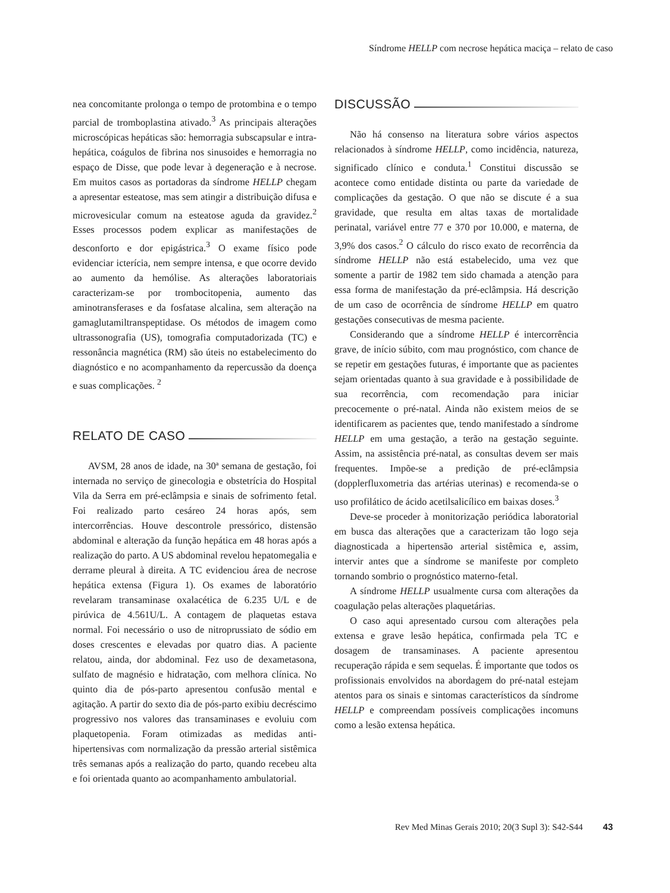Síndrome HELLP com necrose hepática maciça – relato de caso
nea concomitante prolonga o tempo de protombina e o tempo parcial de tromboplastina ativado.<sup>3</sup> As principais alterações microscópicas hepáticas são: hemorragia subscapsular e intra-hepática, coágulos de fibrina nos sinusoides e hemorragia no espaço de Disse, que pode levar à degeneração e à necrose. Em muitos casos as portadoras da síndrome HELLP chegam a apresentar esteatose, mas sem atingir a distribuição difusa e microvesicular comum na esteatose aguda da gravidez.<sup>2</sup> Esses processos podem explicar as manifestações de desconforto e dor epigástrica.<sup>3</sup> O exame físico pode evidenciar icterícia, nem sempre intensa, e que ocorre devido ao aumento da hemólise. As alterações laboratoriais caracterizam-se por trombocitopenia, aumento das aminotransferases e da fosfatase alcalina, sem alteração na gamaglutamiltranspeptidase. Os métodos de imagem como ultrassonografia (US), tomografia computadorizada (TC) e ressonância magnética (RM) são úteis no estabelecimento do diagnóstico e no acompanhamento da repercussão da doença e suas complicações. <sup>2</sup>
RELATO DE CASO
AVSM, 28 anos de idade, na 30ª semana de gestação, foi internada no serviço de ginecologia e obstetrícia do Hospital Vila da Serra em pré-eclâmpsia e sinais de sofrimento fetal. Foi realizado parto cesáreo 24 horas após, sem intercorrências. Houve descontrole pressórico, distensão abdominal e alteração da função hepática em 48 horas após a realização do parto. A US abdominal revelou hepatomegalia e derrame pleural à direita. A TC evidenciou área de necrose hepática extensa (Figura 1). Os exames de laboratório revelaram transaminase oxalacética de 6.235 U/L e de pirúvica de 4.561U/L. A contagem de plaquetas estava normal. Foi necessário o uso de nitroprussiato de sódio em doses crescentes e elevadas por quatro dias. A paciente relatou, ainda, dor abdominal. Fez uso de dexametasona, sulfato de magnésio e hidratação, com melhora clínica. No quinto dia de pós-parto apresentou confusão mental e agitação. A partir do sexto dia de pós-parto exibiu decréscimo progressivo nos valores das transaminases e evoluiu com plaquetopenia. Foram otimizadas as medidas anti-hipertensivas com normalização da pressão arterial sistêmica três semanas após a realização do parto, quando recebeu alta e foi orientada quanto ao acompanhamento ambulatorial.
DISCUSSÃO
Não há consenso na literatura sobre vários aspectos relacionados à síndrome HELLP, como incidência, natureza, significado clínico e conduta.<sup>1</sup> Constitui discussão se acontece como entidade distinta ou parte da variedade de complicações da gestação. O que não se discute é a sua gravidade, que resulta em altas taxas de mortalidade perinatal, variável entre 77 e 370 por 10.000, e materna, de 3,9% dos casos.<sup>2</sup> O cálculo do risco exato de recorrência da síndrome HELLP não está estabelecido, uma vez que somente a partir de 1982 tem sido chamada a atenção para essa forma de manifestação da pré-eclâmpsia. Há descrição de um caso de ocorrência de síndrome HELLP em quatro gestações consecutivas de mesma paciente.
Considerando que a síndrome HELLP é intercorrência grave, de início súbito, com mau prognóstico, com chance de se repetir em gestações futuras, é importante que as pacientes sejam orientadas quanto à sua gravidade e à possibilidade de sua recorrência, com recomendação para iniciar precocemente o pré-natal. Ainda não existem meios de se identificarem as pacientes que, tendo manifestado a síndrome HELLP em uma gestação, a terão na gestação seguinte. Assim, na assistência pré-natal, as consultas devem ser mais frequentes. Impõe-se a predição de pré-eclâmpsia (dopplerfluxometria das artérias uterinas) e recomenda-se o uso profilático de ácido acetilsalicílico em baixas doses.<sup>3</sup>
Deve-se proceder à monitorização periódica laboratorial em busca das alterações que a caracterizam tão logo seja diagnosticada a hipertensão arterial sistêmica e, assim, intervir antes que a síndrome se manifeste por completo tornando sombrio o prognóstico materno-fetal.
A síndrome HELLP usualmente cursa com alterações da coagulação pelas alterações plaquetárias.
O caso aqui apresentado cursou com alterações pela extensa e grave lesão hepática, confirmada pela TC e dosagem de transaminases. A paciente apresentou recuperação rápida e sem sequelas. É importante que todos os profissionais envolvidos na abordagem do pré-natal estejam atentos para os sinais e sintomas característicos da síndrome HELLP e compreendam possíveis complicações incomuns como a lesão extensa hepática.
Rev Med Minas Gerais 2010; 20(3 Supl 3): S42-S44 43